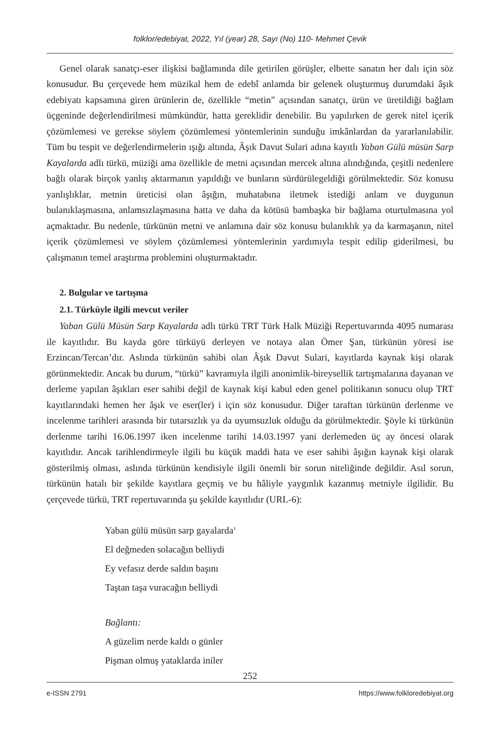folklor/edebiyat, 2022, Yıl (year) 28, Sayı (No) 110- Mehmet Çevik
Genel olarak sanatçı-eser ilişkisi bağlamında dile getirilen görüşler, elbette sanatın her dalı için söz konusudur. Bu çerçevede hem müzikal hem de edebî anlamda bir gelenek oluşturmuş durumdaki âşık edebiyatı kapsamına giren ürünlerin de, özellikle “metin” açısından sanatçı, ürün ve üretildiği bağlam üçgeninde değerlendirilmesi mümkündür, hatta gereklidir denebilir. Bu yapılırken de gerek nitel içerik çözümlemesi ve gerekse söylem çözümlemesi yöntemlerinin sunduğu imkânlardan da yararlanılabilir. Tüm bu tespit ve değerlendirmelerin ışığı altında, Âşık Davut Sulari adına kayıtlı Yaban Gülü müsün Sarp Kayalarda adlı türkü, müziği ama özellikle de metni açısından mercek altına alındığında, çeşitli nedenlere bağlı olarak birçok yanlış aktarmanın yapıldığı ve bunların sürdürülegeldiği görülmektedir. Söz konusu yanlışlıklar, metnin üreticisi olan âşığın, muhatabına iletmek istediği anlam ve duygunun bulanıklaşmasına, anlamsızlaşmasına hatta ve daha da kötüsü bambaşka bir bağlama oturtulmasına yol açmaktadır. Bu nedenle, türkünün metni ve anlamına dair söz konusu bulanıklık ya da karmaşanın, nitel içerik çözümlemesi ve söylem çözümlemesi yöntemlerinin yardımıyla tespit edilip giderilmesi, bu çalışmanın temel araştırma problemini oluşturmaktadır.
2. Bulgular ve tartışma
2.1. Türküyle ilgili mevcut veriler
Yaban Gülü Müsün Sarp Kayalarda adlı türkü TRT Türk Halk Müziği Repertuvarında 4095 numarası ile kayıtlıdır. Bu kayda göre türküyü derleyen ve notaya alan Ömer Şan, türkünün yöresi ise Erzincan/Tercan’dır. Aslında türkünün sahibi olan Âşık Davut Sulari, kayıtlarda kaynak kişi olarak görünmektedir. Ancak bu durum, “türkü” kavramıyla ilgili anonimlik-bireysellik tartışmalarına dayanan ve derleme yapılan âşıkları eser sahibi değil de kaynak kişi kabul eden genel politikanın sonucu olup TRT kayıtlarındaki hemen her âşık ve eser(ler) i için söz konusudur. Diğer taraftan türkünün derlenme ve incelenme tarihleri arasında bir tutarsızlık ya da uyumsuzluk olduğu da görülmektedir. Şöyle ki türkünün derlenme tarihi 16.06.1997 iken incelenme tarihi 14.03.1997 yani derlemeden üç ay öncesi olarak kayıtlıdır. Ancak tarihlendirmeyle ilgili bu küçük maddi hata ve eser sahibi âşığın kaynak kişi olarak gösterilmiş olması, aslında türkünün kendisiyle ilgili önemli bir sorun niteliğinde değildir. Asıl sorun, türkünün hatalı bir şekilde kayıtlara geçmiş ve bu hâliyle yaygınlık kazanmış metniyle ilgilidir. Bu çerçevede türkü, TRT repertuvarında şu şekilde kayıtlıdır (URL-6):
Yaban gülü müsün sarp gayalarda<sup>1</sup>
El değmeden solacağın belliydi
Ey vefasız derde saldın başını
Taştan taşa vuracağın belliydi
Bağlantı:
A güzelim nerde kaldı o günler
Pişman olmuş yataklarda iniler
252
e-ISSN 2791 https://www.folkloredebiyat.org